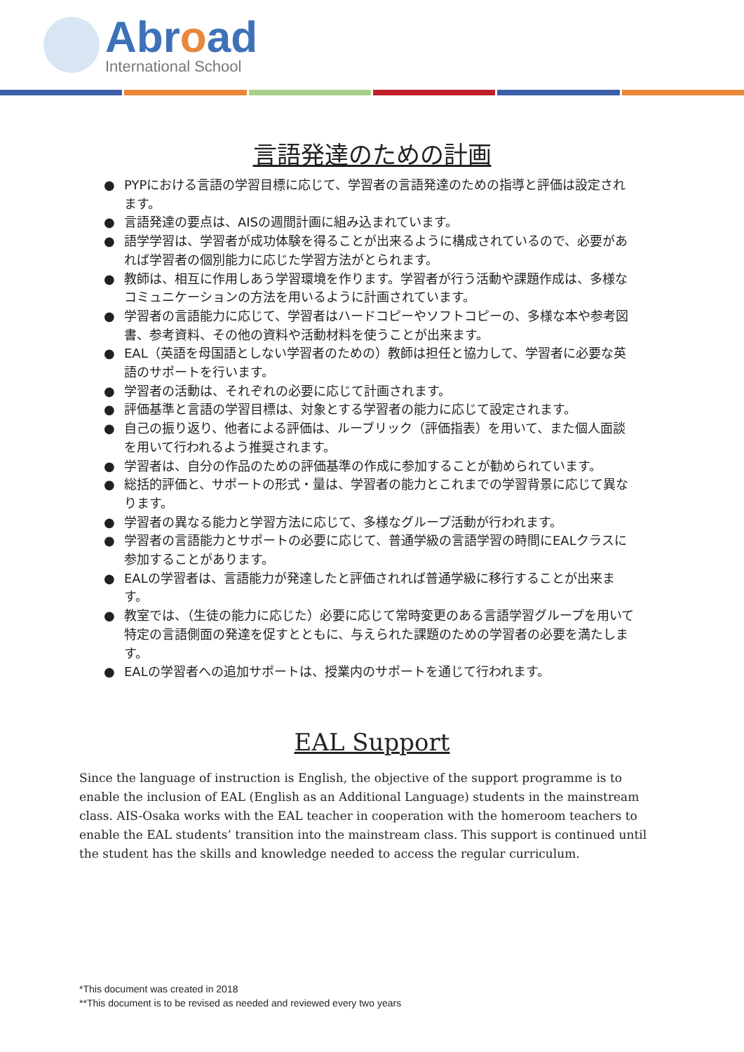Abroad
International School
言語発達のための計画
● PYPにおける言語の学習目標に応じて、学習者の言語発達のための指導と評価は設定されます。
● 言語発達の要点は、AISの週間計画に組み込まれています。
● 語学学習は、学習者が成功体験を得ることが出来るように構成されているので、必要があれば学習者の個別能力に応じた学習方法がとられます。
● 教師は、相互に作用しあう学習環境を作ります。学習者が行う活動や課題作成は、多様なコミュニケーションの方法を用いるように計画されています。
● 学習者の言語能力に応じて、学習者はハードコピーやソフトコピーの、多様な本や参考図書、参考資料、その他の資料や活動材料を使うことが出来ます。
● EAL（英語を母国語としない学習者のための）教師は担任と協力して、学習者に必要な英語のサポートを行います。
● 学習者の活動は、それぞれの必要に応じて計画されます。
● 評価基準と言語の学習目標は、対象とする学習者の能力に応じて設定されます。
● 自己の振り返り、他者による評価は、ルーブリック（評価指表）を用いて、また個人面談を用いて行われるよう推奨されます。
● 学習者は、自分の作品のための評価基準の作成に参加することが勧められています。
● 総括的評価と、サポートの形式・量は、学習者の能力とこれまでの学習背景に応じて異なります。
● 学習者の異なる能力と学習方法に応じて、多様なグループ活動が行われます。
● 学習者の言語能力とサポートの必要に応じて、普通学級の言語学習の時間にEALクラスに参加することがあります。
● EALの学習者は、言語能力が発達したと評価されれば普通学級に移行することが出来ます。
● 教室では、（生徒の能力に応じた）必要に応じて常時変更のある言語学習グループを用いて特定の言語側面の発達を促すとともに、与えられた課題のための学習者の必要を満たします。
● EALの学習者への追加サポートは、授業内のサポートを通じて行われます。
EAL Support
Since the language of instruction is English, the objective of the support programme is to enable the inclusion of EAL (English as an Additional Language) students in the mainstream class. AIS-Osaka works with the EAL teacher in cooperation with the homeroom teachers to enable the EAL students’ transition into the mainstream class. This support is continued until the student has the skills and knowledge needed to access the regular curriculum.
*This document was created in 2018
**This document is to be revised as needed and reviewed every two years